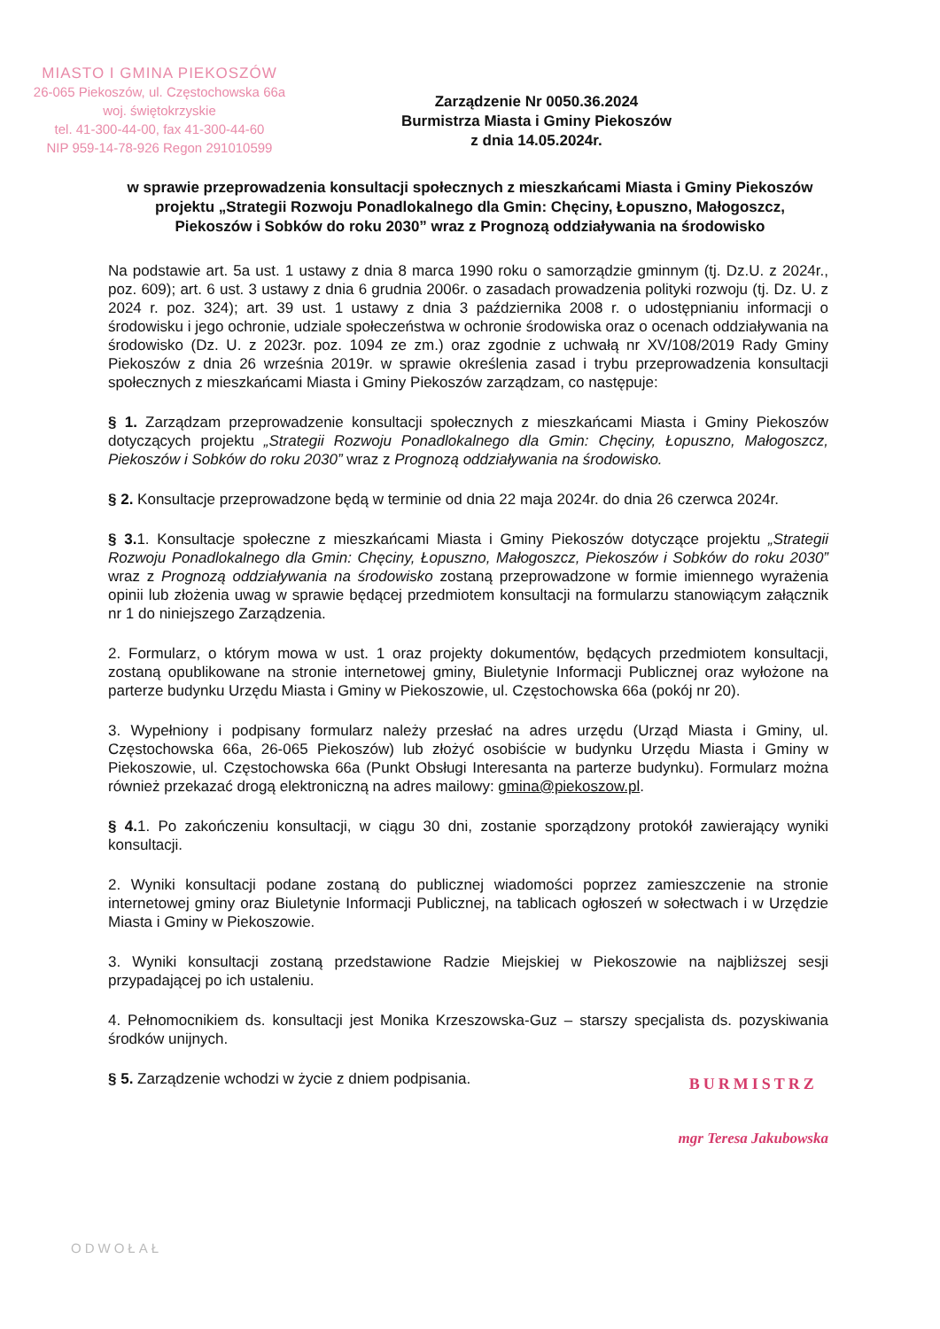MIASTO I GMINA PIEKOSZÓW
26-065 Piekoszów, ul. Częstochowska 66a
woj. świętokrzyskie
tel. 41-300-44-00, fax 41-300-44-60
NIP 959-14-78-926 Regon 291010599
Zarządzenie Nr 0050.36.2024
Burmistrza Miasta i Gminy Piekoszów
z dnia 14.05.2024r.
w sprawie przeprowadzenia konsultacji społecznych z mieszkańcami Miasta i Gminy Piekoszów projektu „Strategii Rozwoju Ponadlokalnego dla Gmin: Chęciny, Łopuszno, Małogoszcz, Piekoszów i Sobków do roku 2030” wraz z Prognozą oddziaływania na środowisko
Na podstawie art. 5a ust. 1 ustawy z dnia 8 marca 1990 roku o samorządzie gminnym (tj. Dz.U. z 2024r., poz. 609); art. 6 ust. 3 ustawy z dnia 6 grudnia 2006r. o zasadach prowadzenia polityki rozwoju (tj. Dz. U. z 2024 r. poz. 324); art. 39 ust. 1 ustawy z dnia 3 października 2008 r. o udostępnianiu informacji o środowisku i jego ochronie, udziale społeczeństwa w ochronie środowiska oraz o ocenach oddziaływania na środowisko (Dz. U. z 2023r. poz. 1094 ze zm.) oraz zgodnie z uchwałą nr XV/108/2019 Rady Gminy Piekoszów z dnia 26 września 2019r. w sprawie określenia zasad i trybu przeprowadzenia konsultacji społecznych z mieszkańcami Miasta i Gminy Piekoszów zarządzam, co następuje:
§ 1. Zarządzam przeprowadzenie konsultacji społecznych z mieszkańcami Miasta i Gminy Piekoszów dotyczących projektu „Strategii Rozwoju Ponadlokalnego dla Gmin: Chęciny, Łopuszno, Małogoszcz, Piekoszów i Sobków do roku 2030” wraz z Prognozą oddziaływania na środowisko.
§ 2. Konsultacje przeprowadzone będą w terminie od dnia 22 maja 2024r. do dnia 26 czerwca 2024r.
§ 3. 1. Konsultacje społeczne z mieszkańcami Miasta i Gminy Piekoszów dotyczące projektu „Strategii Rozwoju Ponadlokalnego dla Gmin: Chęciny, Łopuszno, Małogoszcz, Piekoszów i Sobków do roku 2030” wraz z Prognozą oddziaływania na środowisko zostaną przeprowadzone w formie imiennego wyrażenia opinii lub złożenia uwag w sprawie będącej przedmiotem konsultacji na formularzu stanowiącym załącznik nr 1 do niniejszego Zarządzenia.
2. Formularz, o którym mowa w ust. 1 oraz projekty dokumentów, będących przedmiotem konsultacji, zostaną opublikowane na stronie internetowej gminy, Biuletynie Informacji Publicznej oraz wyłożone na parterze budynku Urzędu Miasta i Gminy w Piekoszowie, ul. Częstochowska 66a (pokój nr 20).
3. Wypełniony i podpisany formularz należy przesłać na adres urzędu (Urząd Miasta i Gminy, ul. Częstochowska 66a, 26-065 Piekoszów) lub złożyć osobiście w budynku Urzędu Miasta i Gminy w Piekoszowie, ul. Częstochowska 66a (Punkt Obsługi Interesanta na parterze budynku). Formularz można również przekazać drogą elektroniczną na adres mailowy: gmina@piekoszow.pl.
§ 4. 1. Po zakończeniu konsultacji, w ciągu 30 dni, zostanie sporządzony protokół zawierający wyniki konsultacji.
2. Wyniki konsultacji podane zostaną do publicznej wiadomości poprzez zamieszczenie na stronie internetowej gminy oraz Biuletynie Informacji Publicznej, na tablicach ogłoszeń w sołectwach i w Urzędzie Miasta i Gminy w Piekoszowie.
3. Wyniki konsultacji zostaną przedstawione Radzie Miejskiej w Piekoszowie na najbliższej sesji przypadającej po ich ustaleniu.
4. Pełnomocnikiem ds. konsultacji jest Monika Krzeszowska-Guz – starszy specjalista ds. pozyskiwania środków unijnych.
§ 5. Zarządzenie wchodzi w życie z dniem podpisania.
BURMISTRZ
mgr Teresa Jakubowska
ODWOŁAŁ